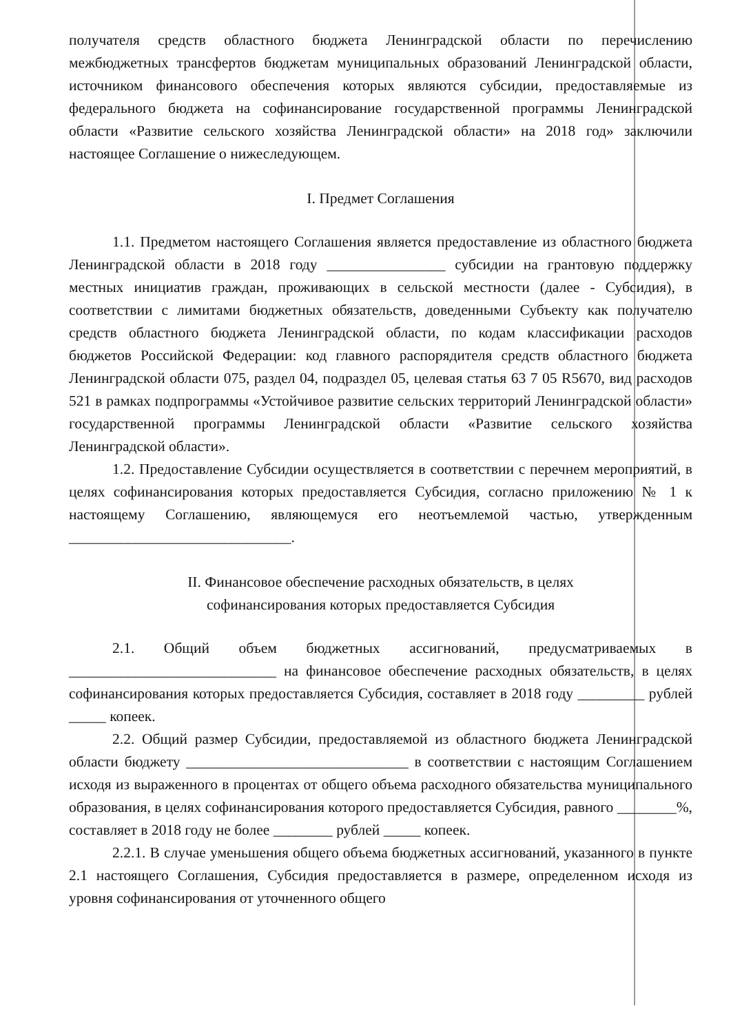получателя средств областного бюджета Ленинградской области по перечислению межбюджетных трансфертов бюджетам муниципальных образований Ленинградской области, источником финансового обеспечения которых являются субсидии, предоставляемые из федерального бюджета на софинансирование государственной программы Ленинградской области «Развитие сельского хозяйства Ленинградской области» на 2018 год» заключили настоящее Соглашение о нижеследующем.
I. Предмет Соглашения
1.1. Предметом настоящего Соглашения является предоставление из областного бюджета Ленинградской области в 2018 году ________________ субсидии на грантовую поддержку местных инициатив граждан, проживающих в сельской местности (далее - Субсидия), в соответствии с лимитами бюджетных обязательств, доведенными Субъекту как получателю средств областного бюджета Ленинградской области, по кодам классификации расходов бюджетов Российской Федерации: код главного распорядителя средств областного бюджета Ленинградской области 075, раздел 04, подраздел 05, целевая статья 63 7 05 R5670, вид расходов 521 в рамках подпрограммы «Устойчивое развитие сельских территорий Ленинградской области» государственной программы Ленинградской области «Развитие сельского хозяйства Ленинградской области».
1.2. Предоставление Субсидии осуществляется в соответствии с перечнем мероприятий, в целях софинансирования которых предоставляется Субсидия, согласно приложению № 1 к настоящему Соглашению, являющемуся его неотъемлемой частью, утвержденным ______________________________.
II. Финансовое обеспечение расходных обязательств, в целях
софинансирования которых предоставляется Субсидия
2.1. Общий объем бюджетных ассигнований, предусматриваемых в ____________________________ на финансовое обеспечение расходных обязательств, в целях софинансирования которых предоставляется Субсидия, составляет в 2018 году _________ рублей _____ копеек.
2.2. Общий размер Субсидии, предоставляемой из областного бюджета Ленинградской области бюджету ______________________________ в соответствии с настоящим Соглашением исходя из выраженного в процентах от общего объема расходного обязательства муниципального образования, в целях софинансирования которого предоставляется Субсидия, равного ________%, составляет в 2018 году не более ________ рублей _____ копеек.
2.2.1. В случае уменьшения общего объема бюджетных ассигнований, указанного в пункте 2.1 настоящего Соглашения, Субсидия предоставляется в размере, определенном исходя из уровня софинансирования от уточненного общего